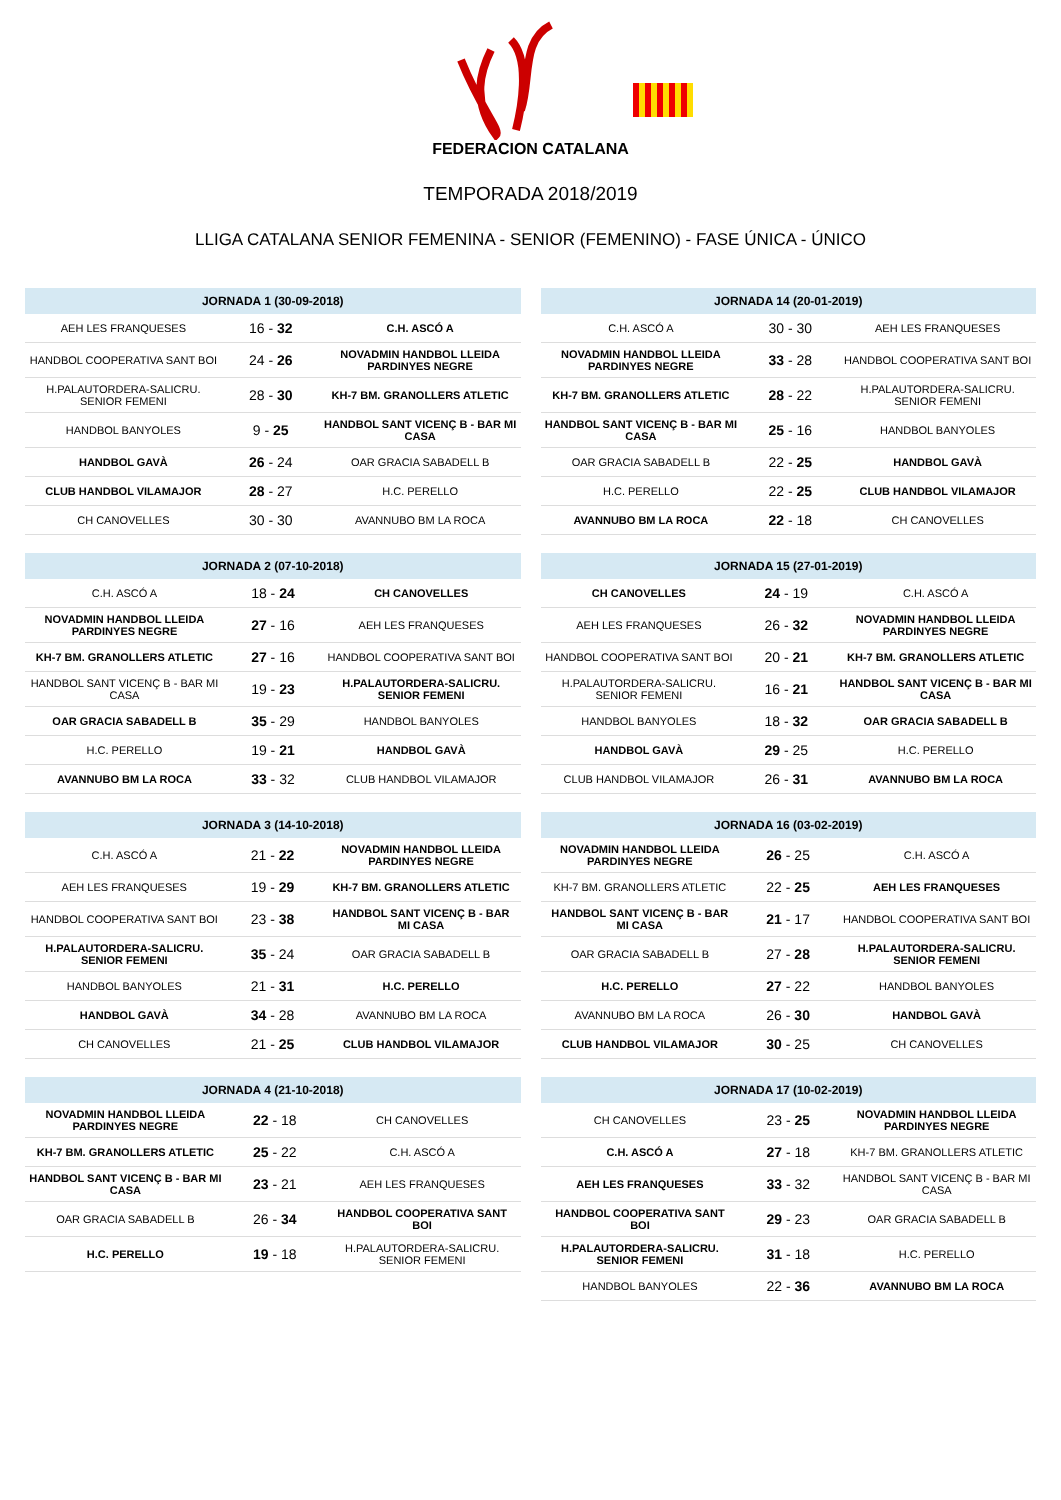FEDERACION CATALANA
TEMPORADA 2018/2019
LLIGA CATALANA SENIOR FEMENINA - SENIOR (FEMENINO) - FASE ÚNICA - ÚNICO
| JORNADA 1 (30-09-2018) | | |
| --- | --- | --- |
| AEH LES FRANQUESES | 16 - 32 | C.H. ASCÓ A |
| HANDBOL COOPERATIVA SANT BOI | 24 - 26 | NOVADMIN HANDBOL LLEIDA PARDINYES NEGRE |
| H.PALAUTORDERA-SALICRU. SENIOR FEMENI | 28 - 30 | KH-7 BM. GRANOLLERS ATLETIC |
| HANDBOL BANYOLES | 9 - 25 | HANDBOL SANT VICENÇ B - BAR MI CASA |
| HANDBOL GAVÀ | 26 - 24 | OAR GRACIA SABADELL B |
| CLUB HANDBOL VILAMAJOR | 28 - 27 | H.C. PERELLO |
| CH CANOVELLES | 30 - 30 | AVANNUBO BM LA ROCA |
| JORNADA 2 (07-10-2018) | | |
| --- | --- | --- |
| C.H. ASCÓ A | 18 - 24 | CH CANOVELLES |
| NOVADMIN HANDBOL LLEIDA PARDINYES NEGRE | 27 - 16 | AEH LES FRANQUESES |
| KH-7 BM. GRANOLLERS ATLETIC | 27 - 16 | HANDBOL COOPERATIVA SANT BOI |
| HANDBOL SANT VICENÇ B - BAR MI CASA | 19 - 23 | H.PALAUTORDERA-SALICRU. SENIOR FEMENI |
| OAR GRACIA SABADELL B | 35 - 29 | HANDBOL BANYOLES |
| H.C. PERELLO | 19 - 21 | HANDBOL GAVÀ |
| AVANNUBO BM LA ROCA | 33 - 32 | CLUB HANDBOL VILAMAJOR |
| JORNADA 3 (14-10-2018) | | |
| --- | --- | --- |
| C.H. ASCÓ A | 21 - 22 | NOVADMIN HANDBOL LLEIDA PARDINYES NEGRE |
| AEH LES FRANQUESES | 19 - 29 | KH-7 BM. GRANOLLERS ATLETIC |
| HANDBOL COOPERATIVA SANT BOI | 23 - 38 | HANDBOL SANT VICENÇ B - BAR MI CASA |
| H.PALAUTORDERA-SALICRU. SENIOR FEMENI | 35 - 24 | OAR GRACIA SABADELL B |
| HANDBOL BANYOLES | 21 - 31 | H.C. PERELLO |
| HANDBOL GAVÀ | 34 - 28 | AVANNUBO BM LA ROCA |
| CH CANOVELLES | 21 - 25 | CLUB HANDBOL VILAMAJOR |
| JORNADA 4 (21-10-2018) | | |
| --- | --- | --- |
| NOVADMIN HANDBOL LLEIDA PARDINYES NEGRE | 22 - 18 | CH CANOVELLES |
| KH-7 BM. GRANOLLERS ATLETIC | 25 - 22 | C.H. ASCÓ A |
| HANDBOL SANT VICENÇ B - BAR MI CASA | 23 - 21 | AEH LES FRANQUESES |
| OAR GRACIA SABADELL B | 26 - 34 | HANDBOL COOPERATIVA SANT BOI |
| H.C. PERELLO | 19 - 18 | H.PALAUTORDERA-SALICRU. SENIOR FEMENI |
| JORNADA 14 (20-01-2019) | | |
| --- | --- | --- |
| C.H. ASCÓ A | 30 - 30 | AEH LES FRANQUESES |
| NOVADMIN HANDBOL LLEIDA PARDINYES NEGRE | 33 - 28 | HANDBOL COOPERATIVA SANT BOI |
| KH-7 BM. GRANOLLERS ATLETIC | 28 - 22 | H.PALAUTORDERA-SALICRU. SENIOR FEMENI |
| HANDBOL SANT VICENÇ B - BAR MI CASA | 25 - 16 | HANDBOL BANYOLES |
| OAR GRACIA SABADELL B | 22 - 25 | HANDBOL GAVÀ |
| H.C. PERELLO | 22 - 25 | CLUB HANDBOL VILAMAJOR |
| AVANNUBO BM LA ROCA | 22 - 18 | CH CANOVELLES |
| JORNADA 15 (27-01-2019) | | |
| --- | --- | --- |
| CH CANOVELLES | 24 - 19 | C.H. ASCÓ A |
| AEH LES FRANQUESES | 26 - 32 | NOVADMIN HANDBOL LLEIDA PARDINYES NEGRE |
| HANDBOL COOPERATIVA SANT BOI | 20 - 21 | KH-7 BM. GRANOLLERS ATLETIC |
| H.PALAUTORDERA-SALICRU. SENIOR FEMENI | 16 - 21 | HANDBOL SANT VICENÇ B - BAR MI CASA |
| HANDBOL BANYOLES | 18 - 32 | OAR GRACIA SABADELL B |
| HANDBOL GAVÀ | 29 - 25 | H.C. PERELLO |
| CLUB HANDBOL VILAMAJOR | 26 - 31 | AVANNUBO BM LA ROCA |
| JORNADA 16 (03-02-2019) | | |
| --- | --- | --- |
| NOVADMIN HANDBOL LLEIDA PARDINYES NEGRE | 26 - 25 | C.H. ASCÓ A |
| KH-7 BM. GRANOLLERS ATLETIC | 22 - 25 | AEH LES FRANQUESES |
| HANDBOL SANT VICENÇ B - BAR MI CASA | 21 - 17 | HANDBOL COOPERATIVA SANT BOI |
| OAR GRACIA SABADELL B | 27 - 28 | H.PALAUTORDERA-SALICRU. SENIOR FEMENI |
| H.C. PERELLO | 27 - 22 | HANDBOL BANYOLES |
| AVANNUBO BM LA ROCA | 26 - 30 | HANDBOL GAVÀ |
| CLUB HANDBOL VILAMAJOR | 30 - 25 | CH CANOVELLES |
| JORNADA 17 (10-02-2019) | | |
| --- | --- | --- |
| CH CANOVELLES | 23 - 25 | NOVADMIN HANDBOL LLEIDA PARDINYES NEGRE |
| C.H. ASCÓ A | 27 - 18 | KH-7 BM. GRANOLLERS ATLETIC |
| AEH LES FRANQUESES | 33 - 32 | HANDBOL SANT VICENÇ B - BAR MI CASA |
| HANDBOL COOPERATIVA SANT BOI | 29 - 23 | OAR GRACIA SABADELL B |
| H.PALAUTORDERA-SALICRU. SENIOR FEMENI | 31 - 18 | H.C. PERELLO |
| HANDBOL BANYOLES | 22 - 36 | AVANNUBO BM LA ROCA |